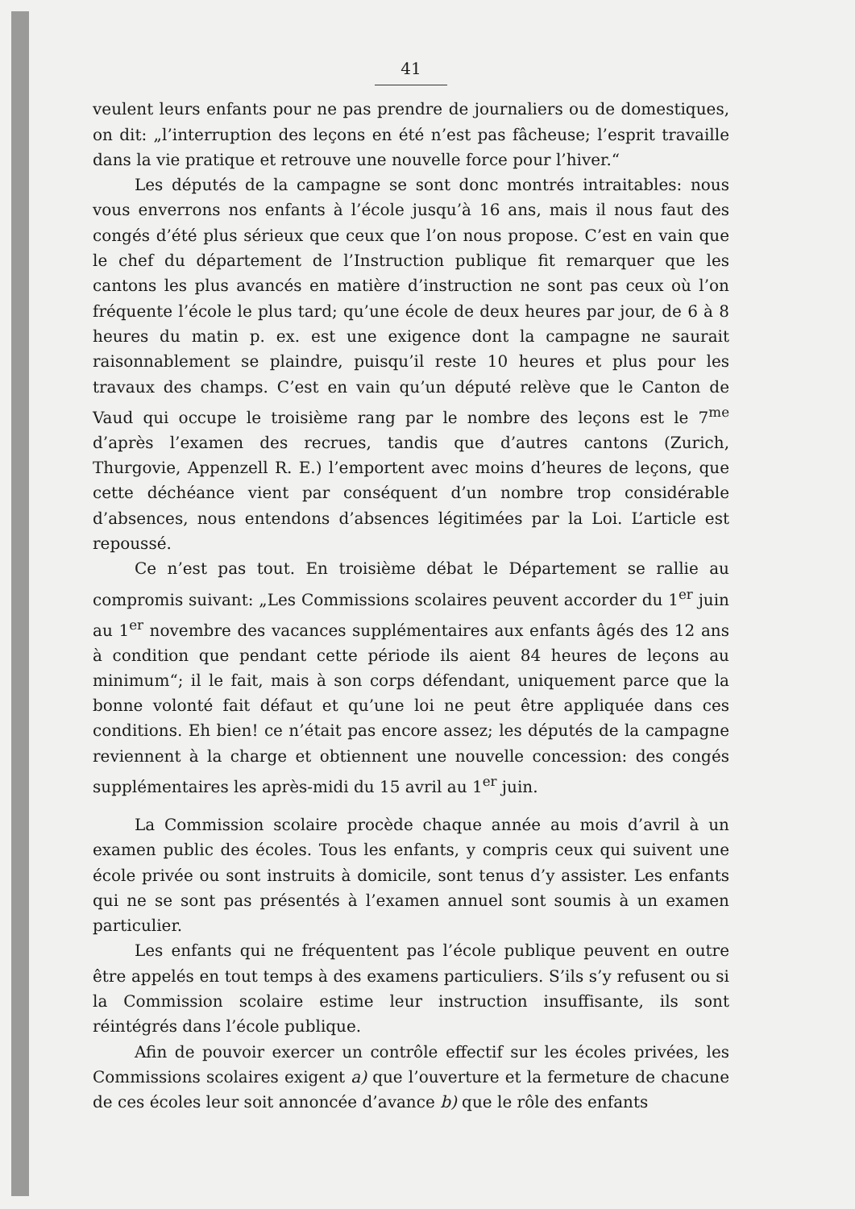41
veulent leurs enfants pour ne pas prendre de journaliers ou de domestiques, on dit: „l’interruption des leçons en été n’est pas fâcheuse; l’esprit travaille dans la vie pratique et retrouve une nouvelle force pour l’hiver.“
Les députés de la campagne se sont donc montrés intraitables: nous vous enverrons nos enfants à l’école jusqu’à 16 ans, mais il nous faut des congés d’été plus sérieux que ceux que l’on nous propose. C’est en vain que le chef du département de l’Instruction publique fit remarquer que les cantons les plus avancés en matière d’instruction ne sont pas ceux où l’on fréquente l’école le plus tard; qu’une école de deux heures par jour, de 6 à 8 heures du matin p. ex. est une exigence dont la campagne ne saurait raisonnablement se plaindre, puisqu’il reste 10 heures et plus pour les travaux des champs. C’est en vain qu’un député relève que le Canton de Vaud qui occupe le troisième rang par le nombre des leçons est le 7<sup>me</sup> d’après l’examen des recrues, tandis que d’autres cantons (Zurich, Thurgovie, Appenzell R. E.) l’emportent avec moins d’heures de leçons, que cette déchéance vient par conséquent d’un nombre trop considérable d’absences, nous entendons d’absences légitimées par la Loi. L’article est repoussé.
Ce n’est pas tout. En troisième débat le Département se rallie au compromis suivant: „Les Commissions scolaires peuvent accorder du 1<sup>er</sup> juin au 1<sup>er</sup> novembre des vacances supplémentaires aux enfants âgés des 12 ans à condition que pendant cette période ils aient 84 heures de leçons au minimum“; il le fait, mais à son corps défendant, uniquement parce que la bonne volonté fait défaut et qu’une loi ne peut être appliquée dans ces conditions. Eh bien! ce n’était pas encore assez; les députés de la campagne reviennent à la charge et obtiennent une nouvelle concession: des congés supplémentaires les après-midi du 15 avril au 1<sup>er</sup> juin.
La Commission scolaire procède chaque année au mois d’avril à un examen public des écoles. Tous les enfants, y compris ceux qui suivent une école privée ou sont instruits à domicile, sont tenus d’y assister. Les enfants qui ne se sont pas présentés à l’examen annuel sont soumis à un examen particulier.
Les enfants qui ne fréquentent pas l’école publique peuvent en outre être appelés en tout temps à des examens particuliers. S’ils s’y refusent ou si la Commission scolaire estime leur instruction insuffisante, ils sont réintégrés dans l’école publique.
Afin de pouvoir exercer un contrôle effectif sur les écoles privées, les Commissions scolaires exigent a) que l’ouverture et la fermeture de chacune de ces écoles leur soit annoncée d’avance b) que le rôle des enfants